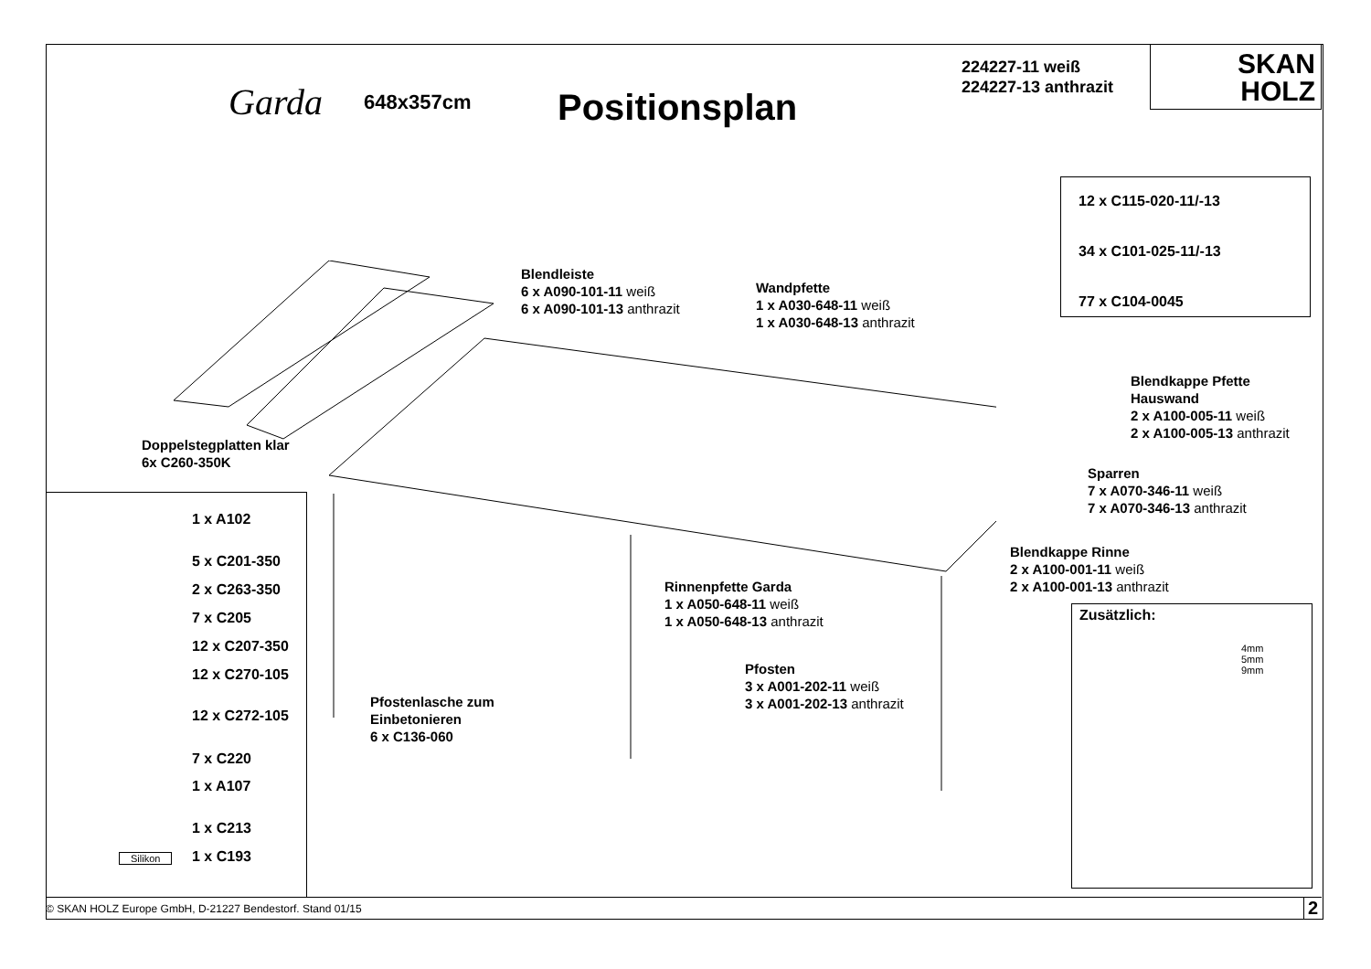Garda 648x357cm Positionsplan
224227-11 weiß
224227-13 anthrazit
SKAN
HOLZ
12 x C115-020-11/-13
34 x C101-025-11/-13
77 x C104-0045
Blendleiste
6 x A090-101-11 weiß
6 x A090-101-13 anthrazit
Wandpfette
1 x A030-648-11 weiß
1 x A030-648-13 anthrazit
Blendkappe Pfette
Hauswand
2 x A100-005-11 weiß
2 x A100-005-13 anthrazit
Doppelstegplatten klar
6x C260-350K
Sparren
7 x A070-346-11 weiß
7 x A070-346-13 anthrazit
Blendkappe Rinne
2 x A100-001-11 weiß
2 x A100-001-13 anthrazit
Rinnenpfette Garda
1 x A050-648-11 weiß
1 x A050-648-13 anthrazit
Pfosten
3 x A001-202-11 weiß
3 x A001-202-13 anthrazit
Pfostenlasche zum
Einbetonieren
6 x C136-060
Zusätzlich:
4mm
5mm
9mm
1 x A102
5 x C201-350
2 x C263-350
7 x C205
12 x C207-350
12 x C270-105
12 x C272-105
7 x C220
1 x A107
1 x C213
1 x C193
Silikon
© SKAN HOLZ Europe GmbH, D-21227 Bendestorf. Stand 01/15 2